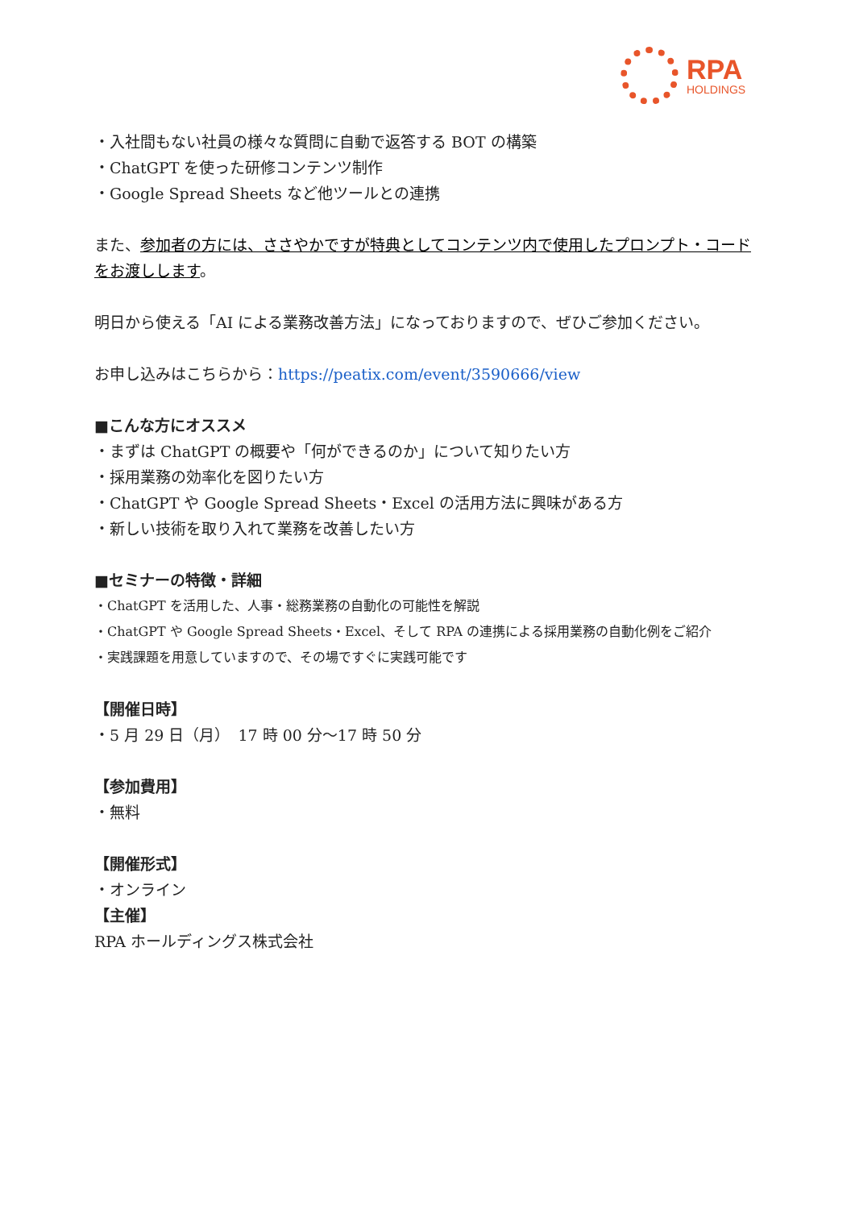RPA
HOLDINGS
・入社間もない社員の様々な質問に自動で返答する BOT の構築
・ChatGPT を使った研修コンテンツ制作
・Google Spread Sheets など他ツールとの連携
また、参加者の方には、ささやかですが特典としてコンテンツ内で使用したプロンプト・コードをお渡しします。
明日から使える「AI による業務改善方法」になっておりますので、ぜひご参加ください。
お申し込みはこちらから：https://peatix.com/event/3590666/view
■こんな方にオススメ
・まずは ChatGPT の概要や「何ができるのか」について知りたい方
・採用業務の効率化を図りたい方
・ChatGPT や Google Spread Sheets・Excel の活用方法に興味がある方
・新しい技術を取り入れて業務を改善したい方
■セミナーの特徴・詳細
・ChatGPT を活用した、人事・総務業務の自動化の可能性を解説
・ChatGPT や Google Spread Sheets・Excel、そして RPA の連携による採用業務の自動化例をご紹介
・実践課題を用意していますので、その場ですぐに実践可能です
【開催日時】
・5 月 29 日（月）　17 時 00 分～17 時 50 分
【参加費用】
・無料
【開催形式】
・オンライン
【主催】
RPA ホールディングス株式会社